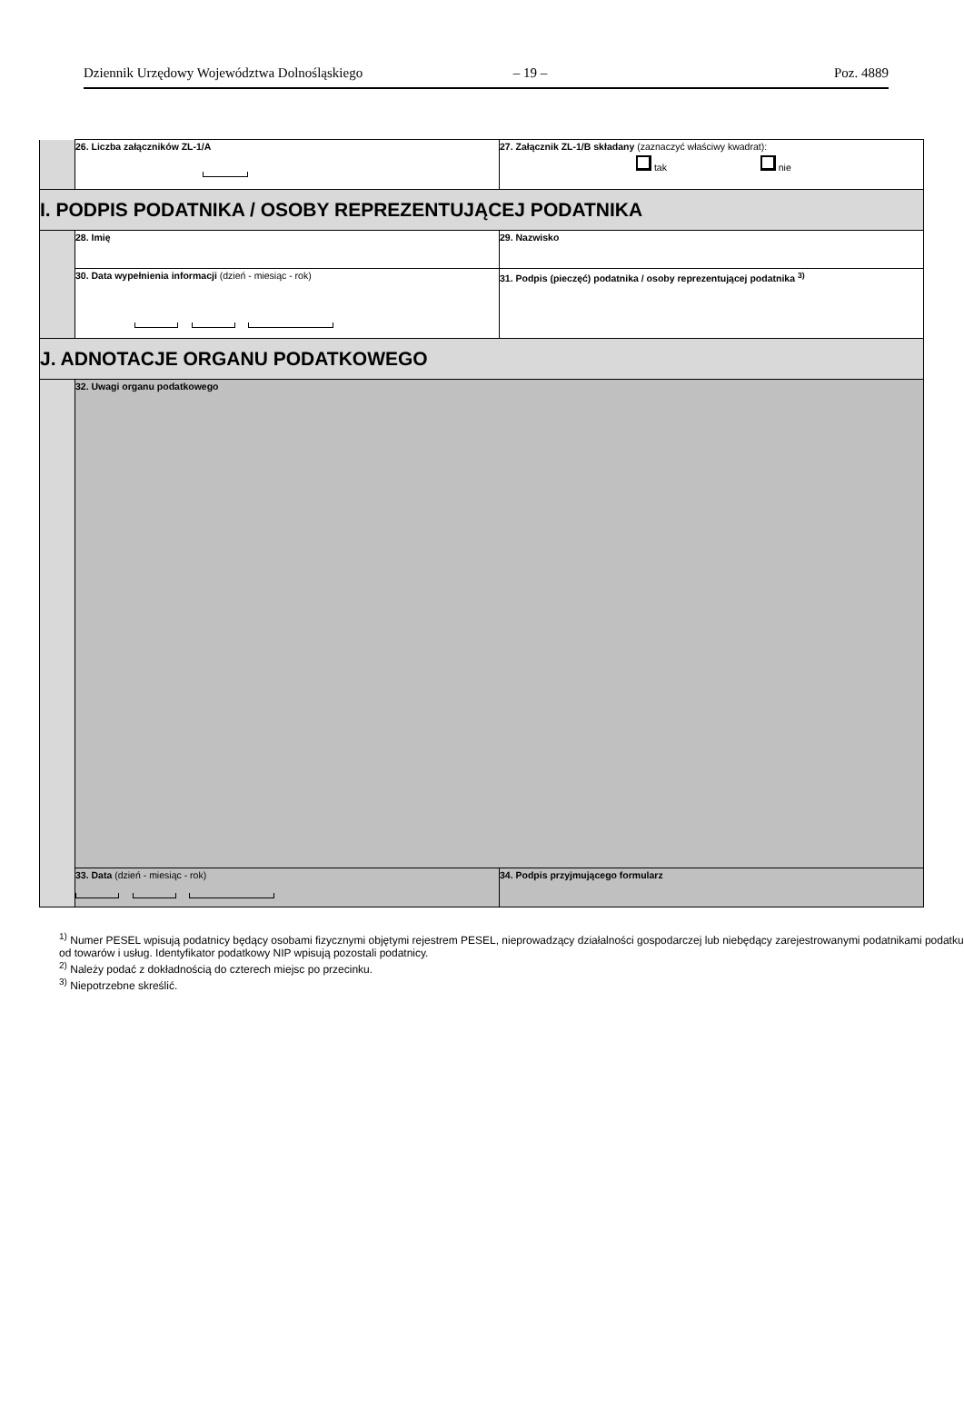Dziennik Urzędowy Województwa Dolnośląskiego – 19 – Poz. 4889
| | 26. Liczba załączników ZL-1/A | 27. Załącznik ZL-1/B składany (zaznaczyć właściwy kwadrat): tak nie |
| I. PODPIS PODATNIKA / OSOBY REPREZENTUJĄCEJ PODATNIKA | | |
| | 28. Imię | 29. Nazwisko |
| | 30. Data wypełnienia informacji (dzień - miesiąc - rok) | 31. Podpis (pieczęć) podatnika / osoby reprezentującej podatnika <sup>3)</sup> |
| J. ADNOTACJE ORGANU PODATKOWEGO | | |
| | 32. Uwagi organu podatkowego | |
| | 33. Data (dzień - miesiąc - rok) | 34. Podpis przyjmującego formularz |
<sup>1)</sup> Numer PESEL wpisują podatnicy będący osobami fizycznymi objętymi rejestrem PESEL, nieprowadzący działalności gospodarczej lub niebędący zarejestrowanymi podatnikami podatku od towarów i usług. Identyfikator podatkowy NIP wpisują pozostali podatnicy.
<sup>2)</sup> Należy podać z dokładnością do czterech miejsc po przecinku.
<sup>3)</sup> Niepotrzebne skreślić.